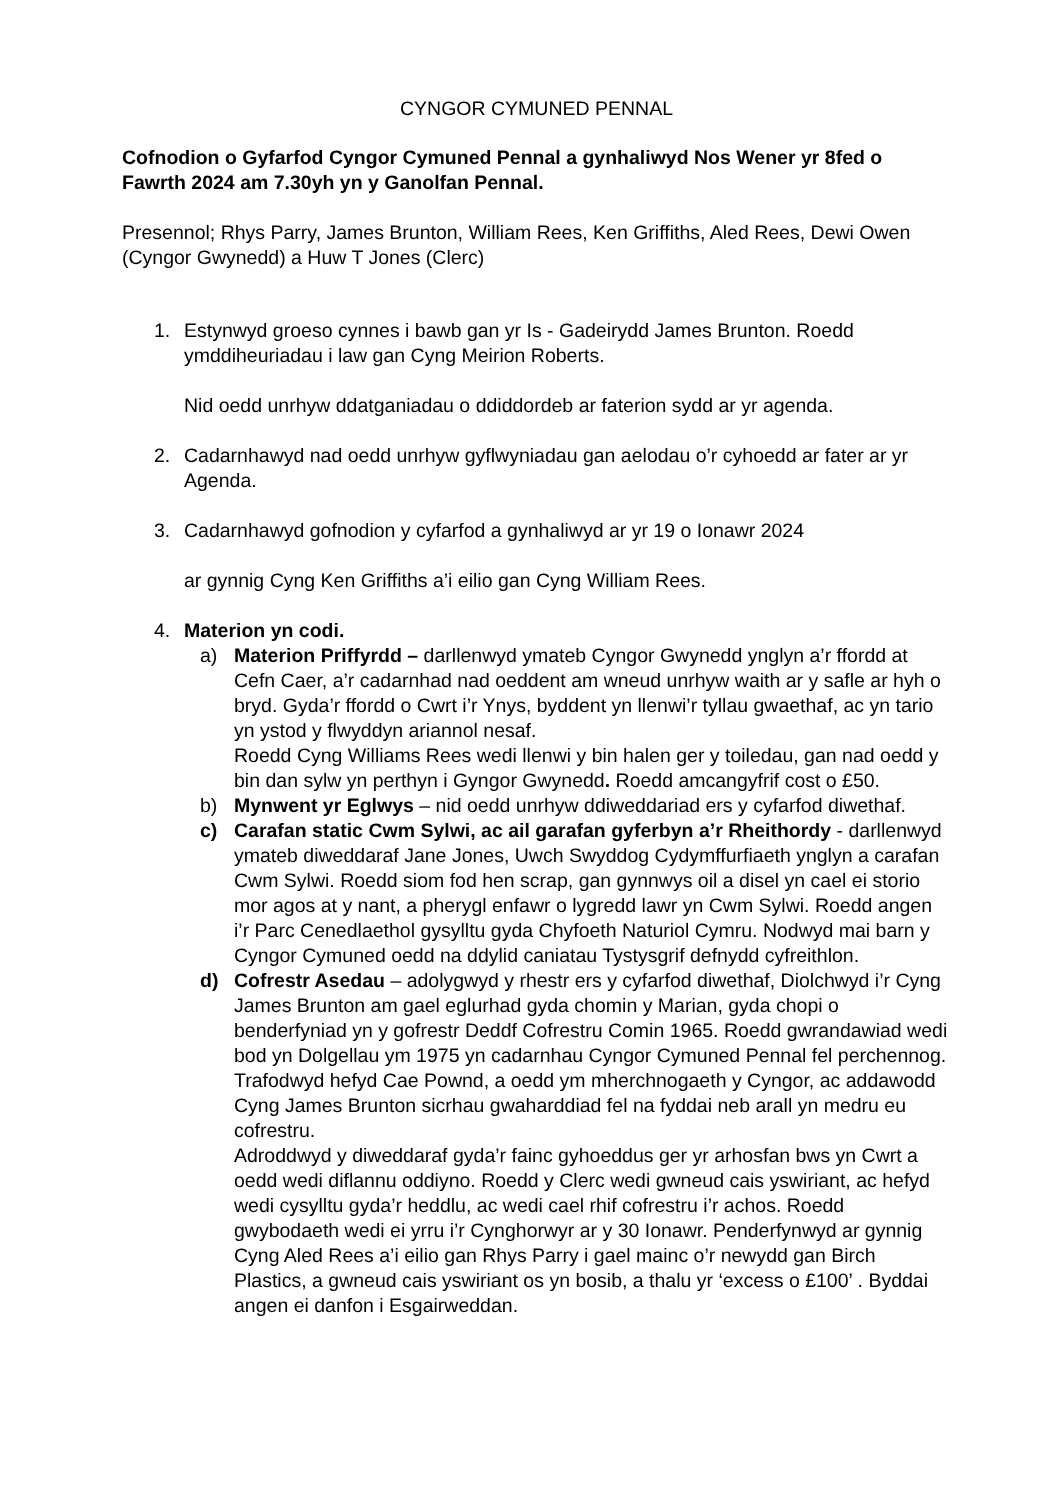CYNGOR CYMUNED PENNAL
Cofnodion o Gyfarfod Cyngor Cymuned Pennal a gynhaliwyd Nos Wener yr 8fed o Fawrth 2024 am 7.30yh yn y Ganolfan Pennal.
Presennol; Rhys Parry, James Brunton, William Rees, Ken Griffiths, Aled Rees, Dewi Owen (Cyngor Gwynedd) a Huw T Jones (Clerc)
1. Estynwyd groeso cynnes i bawb gan yr Is - Gadeirydd James Brunton. Roedd ymddiheuriadau i law gan Cyng Meirion Roberts.
Nid oedd unrhyw ddatganiadau o ddiddordeb ar faterion sydd ar yr agenda.
2. Cadarnhawyd nad oedd unrhyw gyflwyniadau gan aelodau o’r cyhoedd ar fater ar yr Agenda.
3. Cadarnhawyd gofnodion y cyfarfod a gynhaliwyd ar yr 19 o Ionawr 2024
ar gynnig Cyng Ken Griffiths a’i eilio gan Cyng William Rees.
4. Materion yn codi.
a) Materion Priffyrdd – darllenwyd ymateb Cyngor Gwynedd ynglyn a’r ffordd at Cefn Caer, a’r cadarnhad nad oeddent am wneud unrhyw waith ar y safle ar hyh o bryd. Gyda’r ffordd o Cwrt i’r Ynys, byddent yn llenwi’r tyllau gwaethaf, ac yn tario yn ystod y flwyddyn ariannol nesaf.
Roedd Cyng Williams Rees wedi llenwi y bin halen ger y toiledau, gan nad oedd y bin dan sylw yn perthyn i Gyngor Gwynedd. Roedd amcangyfrif cost o £50.
b) Mynwent yr Eglwys – nid oedd unrhyw ddiweddariad ers y cyfarfod diwethaf.
c) Carafan static Cwm Sylwi, ac ail garafan gyferbyn a’r Rheithordy - darllenwyd ymateb diweddaraf Jane Jones, Uwch Swyddog Cydymffurfiaeth ynglyn a carafan Cwm Sylwi. Roedd siom fod hen scrap, gan gynnwys oil a disel yn cael ei storio mor agos at y nant, a pherygl enfawr o lygredd lawr yn Cwm Sylwi. Roedd angen i’r Parc Cenedlaethol gysylltu gyda Chyfoeth Naturiol Cymru. Nodwyd mai barn y Cyngor Cymuned oedd na ddylid caniatau Tystysgrif defnydd cyfreithlon.
d) Cofrestr Asedau – adolygwyd y rhestr ers y cyfarfod diwethaf, Diolchwyd i’r Cyng James Brunton am gael eglurhad gyda chomin y Marian, gyda chopi o benderfyniad yn y gofrestr Deddf Cofrestru Comin 1965. Roedd gwrandawiad wedi bod yn Dolgellau ym 1975 yn cadarnhau Cyngor Cymuned Pennal fel perchennog.
Trafodwyd hefyd Cae Pownd, a oedd ym mherchnogaeth y Cyngor, ac addawodd Cyng James Brunton sicrhau gwaharddiad fel na fyddai neb arall yn medru eu cofrestru.
Adroddwyd y diweddaraf gyda’r fainc gyhoeddus ger yr arhosfan bws yn Cwrt a oedd wedi diflannu oddiyno. Roedd y Clerc wedi gwneud cais yswiriant, ac hefyd wedi cysylltu gyda’r heddlu, ac wedi cael rhif cofrestru i’r achos. Roedd gwybodaeth wedi ei yrru i’r Cynghorwyr ar y 30 Ionawr. Penderfynwyd ar gynnig Cyng Aled Rees a’i eilio gan Rhys Parry i gael mainc o’r newydd gan Birch Plastics, a gwneud cais yswiriant os yn bosib, a thalu yr ‘excess o £100’ . Byddai angen ei danfon i Esgairweddan.